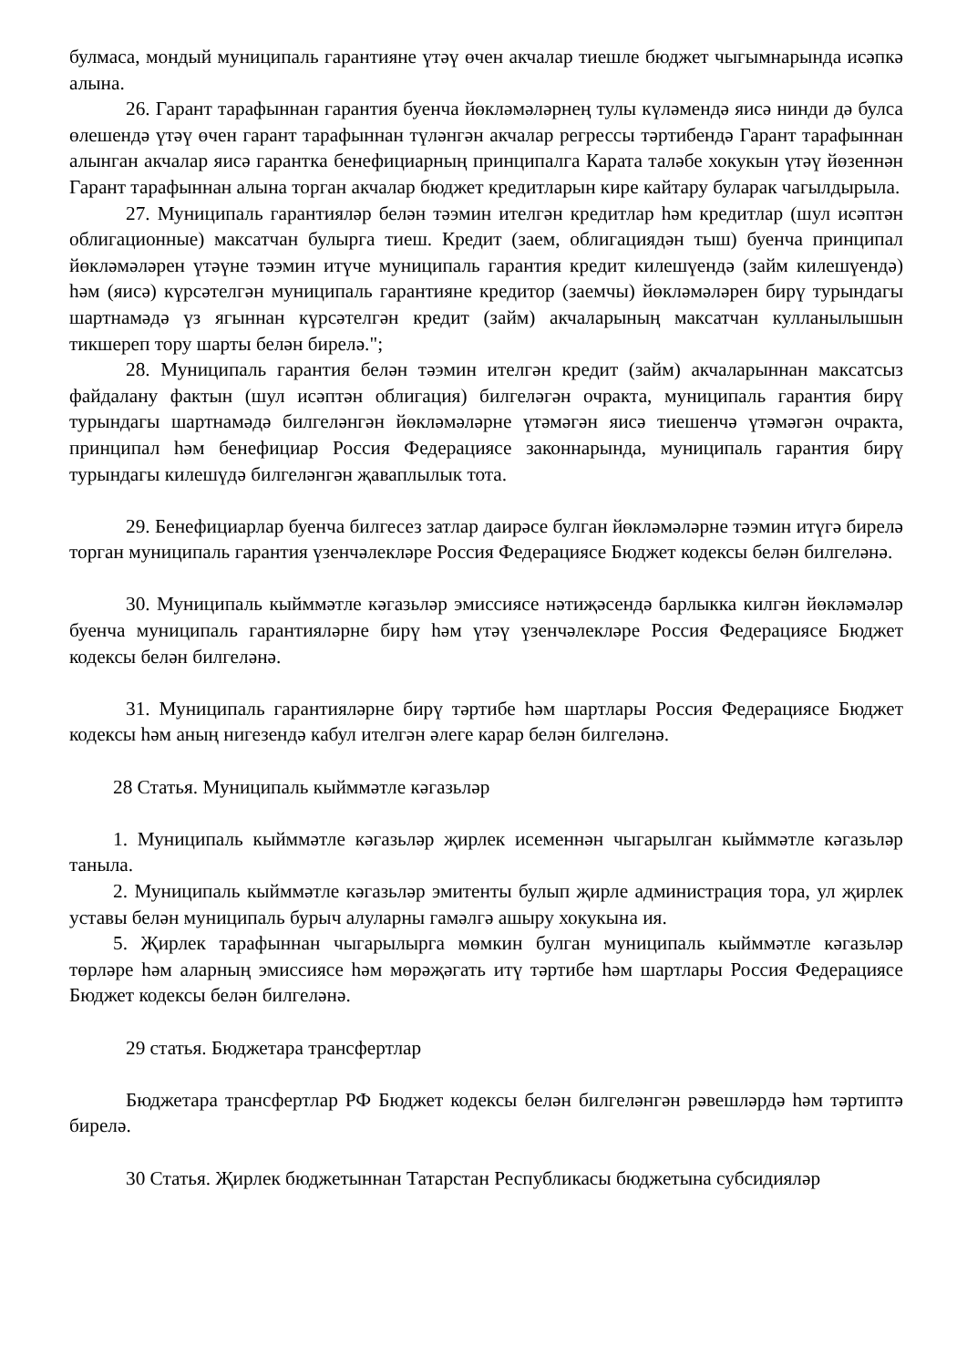булмаса, мондый муниципаль гарантияне үтәү өчен акчалар тиешле бюджет чыгымнарында исәпкә алына.
26. Гарант тарафыннан гарантия буенча йөкләмәләрнең тулы күләмендә яисә нинди дә булса өлешендә үтәү өчен гарант тарафыннан түләнгән акчалар регрессы тәртибендә Гарант тарафыннан алынган акчалар яисә гарантка бенефициарның принципалга Карата таләбе хокукын үтәү йөзеннән Гарант тарафыннан алына торган акчалар бюджет кредитларын кире кайтару буларак чагылдырыла.
27. Муниципаль гарантияләр белән тәэмин ителгән кредитлар һәм кредитлар (шул исәптән облигационные) максатчан булырга тиеш. Кредит (заем, облигациядән тыш) буенча принципал йөкләмәләрен үтәүне тәэмин итүче муниципаль гарантия кредит килешүендә (займ килешүендә) һәм (яисә) күрсәтелгән муниципаль гарантияне кредитор (заемчы) йөкләмәләрен бирү турындагы шартнамәдә үз ягыннан күрсәтелгән кредит (займ) акчаларының максатчан кулланылышын тикшереп тору шарты белән бирелә.";
28. Муниципаль гарантия белән тәэмин ителгән кредит (займ) акчаларыннан максатсыз файдалану фактын (шул исәптән облигация) билгеләгән очракта, муниципаль гарантия бирү турындагы шартнамәдә билгеләнгән йөкләмәләрне үтәмәгән яисә тиешенчә үтәмәгән очракта, принципал һәм бенефициар Россия Федерациясе законнарында, муниципаль гарантия бирү турындагы килешүдә билгеләнгән җаваплылык тота.
29. Бенефициарлар буенча билгесез затлар даирәсе булган йөкләмәләрне тәэмин итүгә бирелә торган муниципаль гарантия үзенчәлекләре Россия Федерациясе Бюджет кодексы белән билгеләнә.
30. Муниципаль кыйммәтле кәгазьләр эмиссиясе нәтиҗәсендә барлыкка килгән йөкләмәләр буенча муниципаль гарантияләрне бирү һәм үтәү үзенчәлекләре Россия Федерациясе Бюджет кодексы белән билгеләнә.
31. Муниципаль гарантияләрне бирү тәртибе һәм шартлары Россия Федерациясе Бюджет кодексы һәм аның нигезендә кабул ителгән әлеге карар белән билгеләнә.
28 Статья. Муниципаль кыйммәтле кәгазьләр
1. Муниципаль кыйммәтле кәгазьләр җирлек исеменнән чыгарылган кыйммәтле кәгазьләр таныла.
2. Муниципаль кыйммәтле кәгазьләр эмитенты булып җирле администрация тора, ул җирлек уставы белән муниципаль бурыч алуларны гамәлгә ашыру хокукына ия.
5. Җирлек тарафыннан чыгарылырга мөмкин булган муниципаль кыйммәтле кәгазьләр төрләре һәм аларның эмиссиясе һәм мөрәҗәгать итү тәртибе һәм шартлары Россия Федерациясе Бюджет кодексы белән билгеләнә.
29 статья. Бюджетара трансфертлар
Бюджетара трансфертлар РФ Бюджет кодексы белән билгеләнгән рәвешләрдә һәм тәртиптә бирелә.
30 Статья. Җирлек бюджетыннан Татарстан Республикасы бюджетына субсидияләр